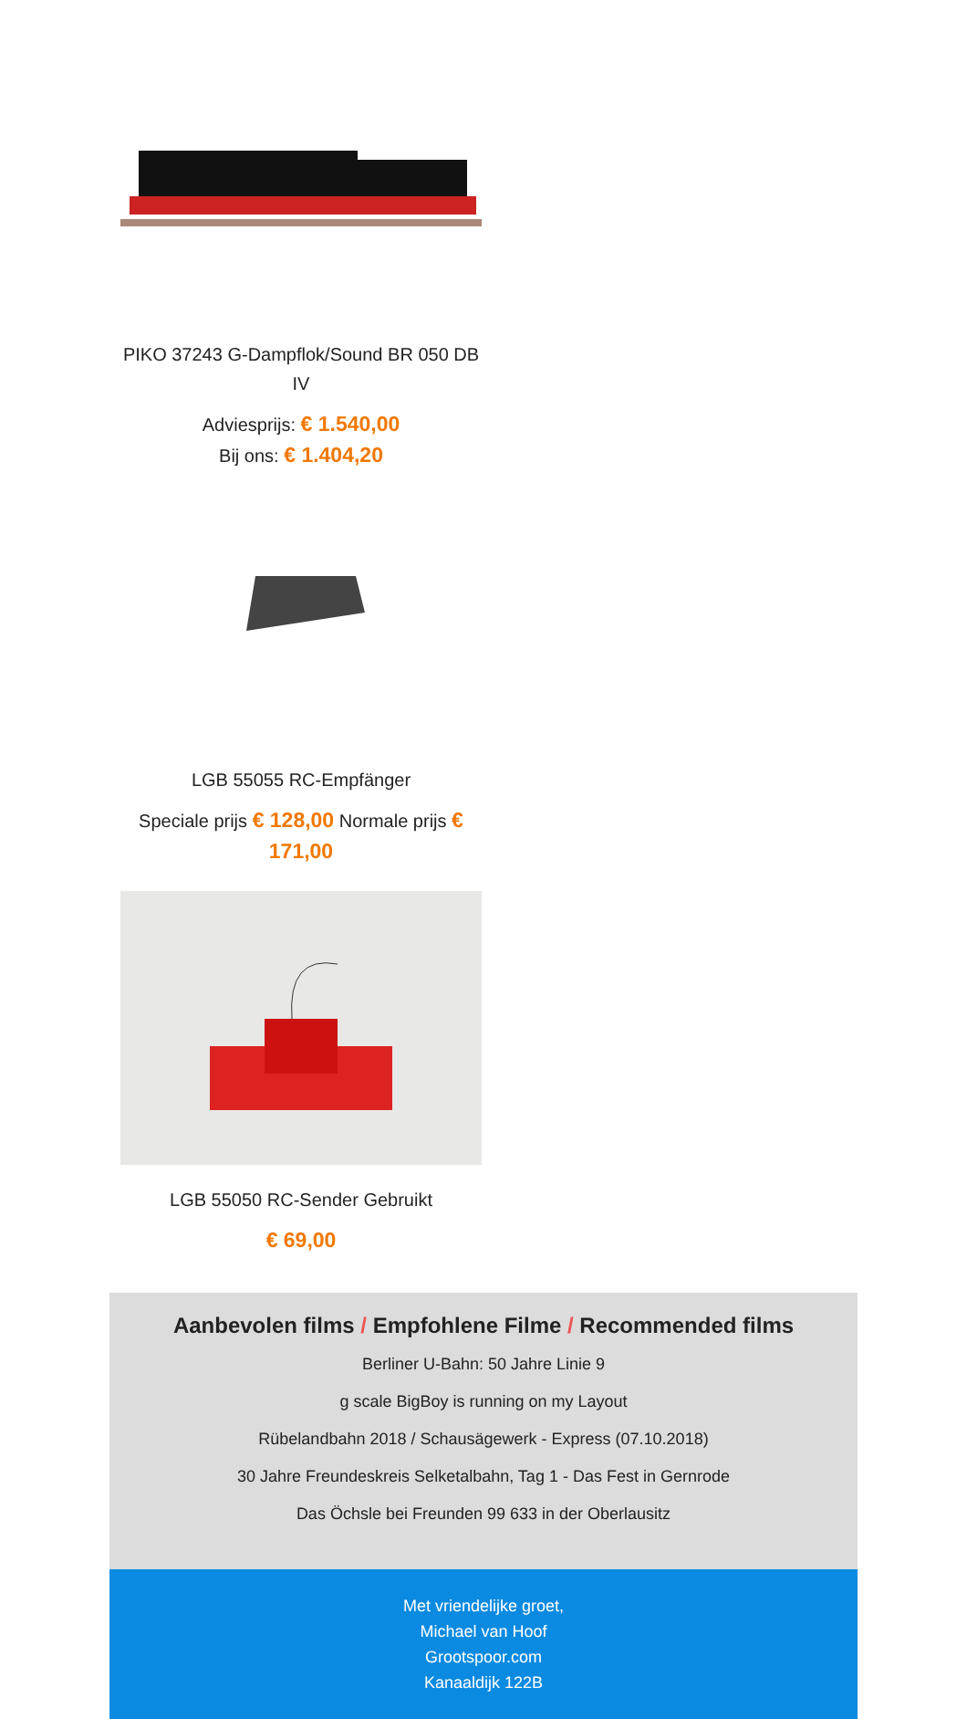PIKO 37243 G-Dampflok/Sound BR 050 DB IV
Adviesprijs: € 1.540,00
Bij ons: € 1.404,20
LGB 55055 RC-Empfänger
Speciale prijs € 128,00 Normale prijs € 171,00
LGB 55050 RC-Sender Gebruikt
€ 69,00
Aanbevolen films / Empfohlene Filme / Recommended films
Berliner U-Bahn: 50 Jahre Linie 9
g scale BigBoy is running on my Layout
Rübelandbahn 2018 / Schausägewerk - Express (07.10.2018)
30 Jahre Freundeskreis Selketalbahn, Tag 1 - Das Fest in Gernrode
Das Öchsle bei Freunden 99 633 in der Oberlausitz
Met vriendelijke groet,
Michael van Hoof
Grootspoor.com
Kanaaldijk 122B